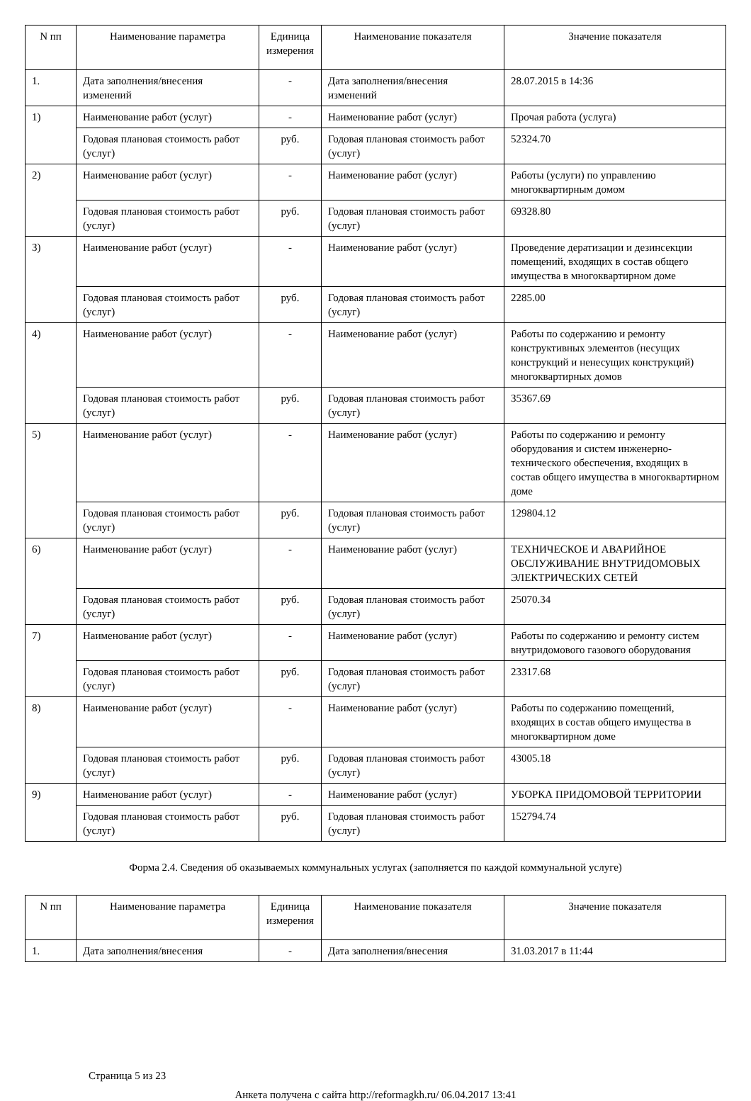| N пп | Наименование параметра | Единица измерения | Наименование показателя | Значение показателя |
| --- | --- | --- | --- | --- |
| 1. | Дата заполнения/внесения изменений | - | Дата заполнения/внесения изменений | 28.07.2015 в 14:36 |
| 1) | Наименование работ (услуг) | - | Наименование работ (услуг) | Прочая работа (услуга) |
| | Годовая плановая стоимость работ (услуг) | руб. | Годовая плановая стоимость работ (услуг) | 52324.70 |
| 2) | Наименование работ (услуг) | - | Наименование работ (услуг) | Работы (услуги) по управлению многоквартирным домом |
| | Годовая плановая стоимость работ (услуг) | руб. | Годовая плановая стоимость работ (услуг) | 69328.80 |
| 3) | Наименование работ (услуг) | - | Наименование работ (услуг) | Проведение дератизации и дезинсекции помещений, входящих в состав общего имущества в многоквартирном доме |
| | Годовая плановая стоимость работ (услуг) | руб. | Годовая плановая стоимость работ (услуг) | 2285.00 |
| 4) | Наименование работ (услуг) | - | Наименование работ (услуг) | Работы по содержанию и ремонту конструктивных элементов (несущих конструкций и ненесущих конструкций) многоквартирных домов |
| | Годовая плановая стоимость работ (услуг) | руб. | Годовая плановая стоимость работ (услуг) | 35367.69 |
| 5) | Наименование работ (услуг) | - | Наименование работ (услуг) | Работы по содержанию и ремонту оборудования и систем инженерно-технического обеспечения, входящих в состав общего имущества в многоквартирном доме |
| | Годовая плановая стоимость работ (услуг) | руб. | Годовая плановая стоимость работ (услуг) | 129804.12 |
| 6) | Наименование работ (услуг) | - | Наименование работ (услуг) | ТЕХНИЧЕСКОЕ И АВАРИЙНОЕ ОБСЛУЖИВАНИЕ ВНУТРИДОМОВЫХ ЭЛЕКТРИЧЕСКИХ СЕТЕЙ |
| | Годовая плановая стоимость работ (услуг) | руб. | Годовая плановая стоимость работ (услуг) | 25070.34 |
| 7) | Наименование работ (услуг) | - | Наименование работ (услуг) | Работы по содержанию и ремонту систем внутридомового газового оборудования |
| | Годовая плановая стоимость работ (услуг) | руб. | Годовая плановая стоимость работ (услуг) | 23317.68 |
| 8) | Наименование работ (услуг) | - | Наименование работ (услуг) | Работы по содержанию помещений, входящих в состав общего имущества в многоквартирном доме |
| | Годовая плановая стоимость работ (услуг) | руб. | Годовая плановая стоимость работ (услуг) | 43005.18 |
| 9) | Наименование работ (услуг) | - | Наименование работ (услуг) | УБОРКА ПРИДОМОВОЙ ТЕРРИТОРИИ |
| | Годовая плановая стоимость работ (услуг) | руб. | Годовая плановая стоимость работ (услуг) | 152794.74 |
Форма 2.4. Сведения об оказываемых коммунальных услугах (заполняется по каждой коммунальной услуге)
| N пп | Наименование параметра | Единица измерения | Наименование показателя | Значение показателя |
| --- | --- | --- | --- | --- |
| 1. | Дата заполнения/внесения | - | Дата заполнения/внесения | 31.03.2017 в 11:44 |
Страница 5 из 23
Анкета получена с сайта http://reformagkh.ru/ 06.04.2017 13:41